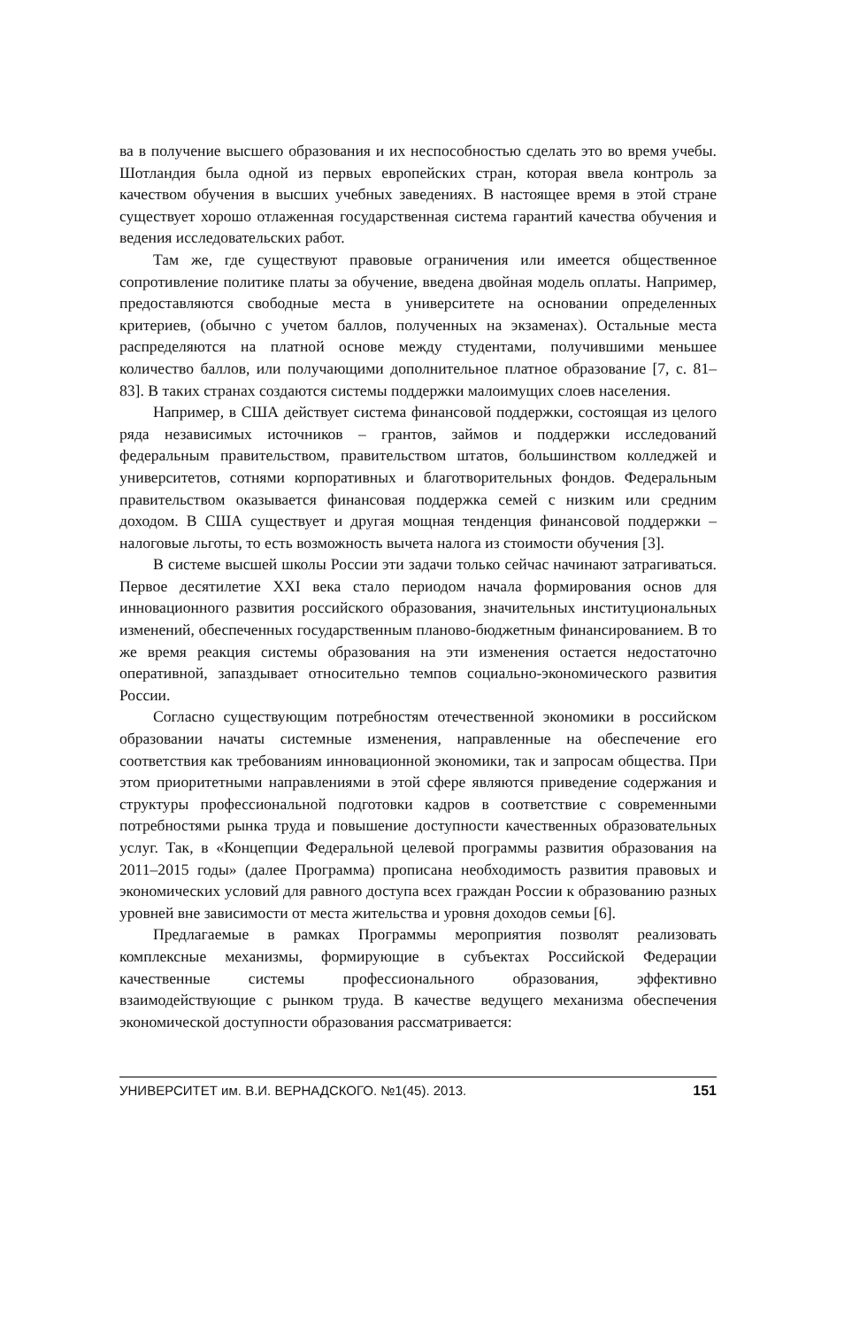ва в получение высшего образования и их неспособностью сделать это во время учебы. Шотландия была одной из первых европейских стран, которая ввела контроль за качеством обучения в высших учебных заведениях. В настоящее время в этой стране существует хорошо отлаженная государственная система гарантий качества обучения и ведения исследовательских работ.
Там же, где существуют правовые ограничения или имеется общественное сопротивление политике платы за обучение, введена двойная модель оплаты. Например, предоставляются свободные места в университете на основании определенных критериев, (обычно с учетом баллов, полученных на экзаменах). Остальные места распределяются на платной основе между студентами, получившими меньшее количество баллов, или получающими дополнительное платное образование [7, с. 81–83]. В таких странах создаются системы поддержки малоимущих слоев населения.
Например, в США действует система финансовой поддержки, состоящая из целого ряда независимых источников – грантов, займов и поддержки исследований федеральным правительством, правительством штатов, большинством колледжей и университетов, сотнями корпоративных и благотворительных фондов. Федеральным правительством оказывается финансовая поддержка семей с низким или средним доходом. В США существует и другая мощная тенденция финансовой поддержки – налоговые льготы, то есть возможность вычета налога из стоимости обучения [3].
В системе высшей школы России эти задачи только сейчас начинают затрагиваться. Первое десятилетие XXI века стало периодом начала формирования основ для инновационного развития российского образования, значительных институциональных изменений, обеспеченных государственным планово-бюджетным финансированием. В то же время реакция системы образования на эти изменения остается недостаточно оперативной, запаздывает относительно темпов социально-экономического развития России.
Согласно существующим потребностям отечественной экономики в российском образовании начаты системные изменения, направленные на обеспечение его соответствия как требованиям инновационной экономики, так и запросам общества. При этом приоритетными направлениями в этой сфере являются приведение содержания и структуры профессиональной подготовки кадров в соответствие с современными потребностями рынка труда и повышение доступности качественных образовательных услуг. Так, в «Концепции Федеральной целевой программы развития образования на 2011–2015 годы» (далее Программа) прописана необходимость развития правовых и экономических условий для равного доступа всех граждан России к образованию разных уровней вне зависимости от места жительства и уровня доходов семьи [6].
Предлагаемые в рамках Программы мероприятия позволят реализовать комплексные механизмы, формирующие в субъектах Российской Федерации качественные системы профессионального образования, эффективно взаимодействующие с рынком труда. В качестве ведущего механизма обеспечения экономической доступности образования рассматривается:
УНИВЕРСИТЕТ им. В.И. ВЕРНАДСКОГО. №1(45). 2013. 151